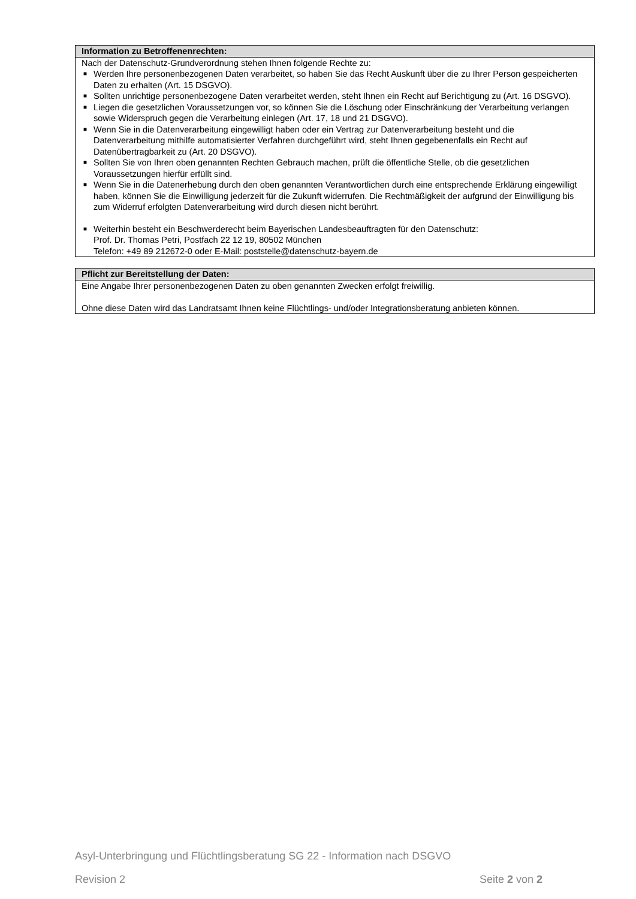Information zu Betroffenenrechten:
Nach der Datenschutz-Grundverordnung stehen Ihnen folgende Rechte zu:
■ Werden Ihre personenbezogenen Daten verarbeitet, so haben Sie das Recht Auskunft über die zu Ihrer Person gespeicherten Daten zu erhalten (Art. 15 DSGVO).
■ Sollten unrichtige personenbezogene Daten verarbeitet werden, steht Ihnen ein Recht auf Berichtigung zu (Art. 16 DSGVO).
■ Liegen die gesetzlichen Voraussetzungen vor, so können Sie die Löschung oder Einschränkung der Verarbeitung verlangen sowie Widerspruch gegen die Verarbeitung einlegen (Art. 17, 18 und 21 DSGVO).
■ Wenn Sie in die Datenverarbeitung eingewilligt haben oder ein Vertrag zur Datenverarbeitung besteht und die Datenverarbeitung mithilfe automatisierter Verfahren durchgeführt wird, steht Ihnen gegebenenfalls ein Recht auf Datenübertragbarkeit zu (Art. 20 DSGVO).
■ Sollten Sie von Ihren oben genannten Rechten Gebrauch machen, prüft die öffentliche Stelle, ob die gesetzlichen Voraussetzungen hierfür erfüllt sind.
■ Wenn Sie in die Datenerhebung durch den oben genannten Verantwortlichen durch eine entsprechende Erklärung eingewilligt haben, können Sie die Einwilligung jederzeit für die Zukunft widerrufen. Die Rechtmäßigkeit der aufgrund der Einwilligung bis zum Widerruf erfolgten Datenverarbeitung wird durch diesen nicht berührt.
■ Weiterhin besteht ein Beschwerderecht beim Bayerischen Landesbeauftragten für den Datenschutz:
Prof. Dr. Thomas Petri, Postfach 22 12 19, 80502 München
Telefon: +49 89 212672-0 oder E-Mail: poststelle@datenschutz-bayern.de
Pflicht zur Bereitstellung der Daten:
Eine Angabe Ihrer personenbezogenen Daten zu oben genannten Zwecken erfolgt freiwillig.
Ohne diese Daten wird das Landratsamt Ihnen keine Flüchtlings- und/oder Integrationsberatung anbieten können.
Asyl-Unterbringung und Flüchtlingsberatung SG 22 - Information nach DSGVO
Revision 2 Seite 2 von 2